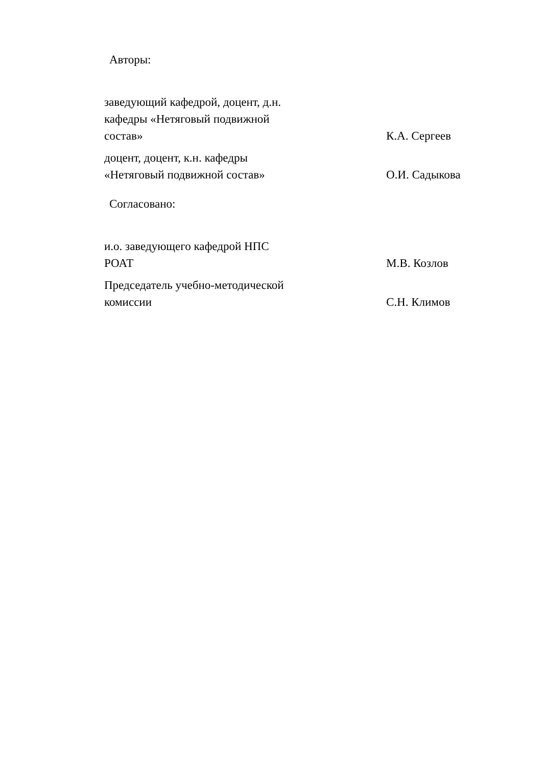Авторы:
заведующий кафедрой, доцент, д.н.
кафедры «Нетяговый подвижной
состав»
К.А. Сергеев
доцент, доцент, к.н. кафедры
«Нетяговый подвижной состав»
О.И. Садыкова
Согласовано:
и.о. заведующего кафедрой НПС
РОАТ
М.В. Козлов
Председатель учебно-методической
комиссии
С.Н. Климов